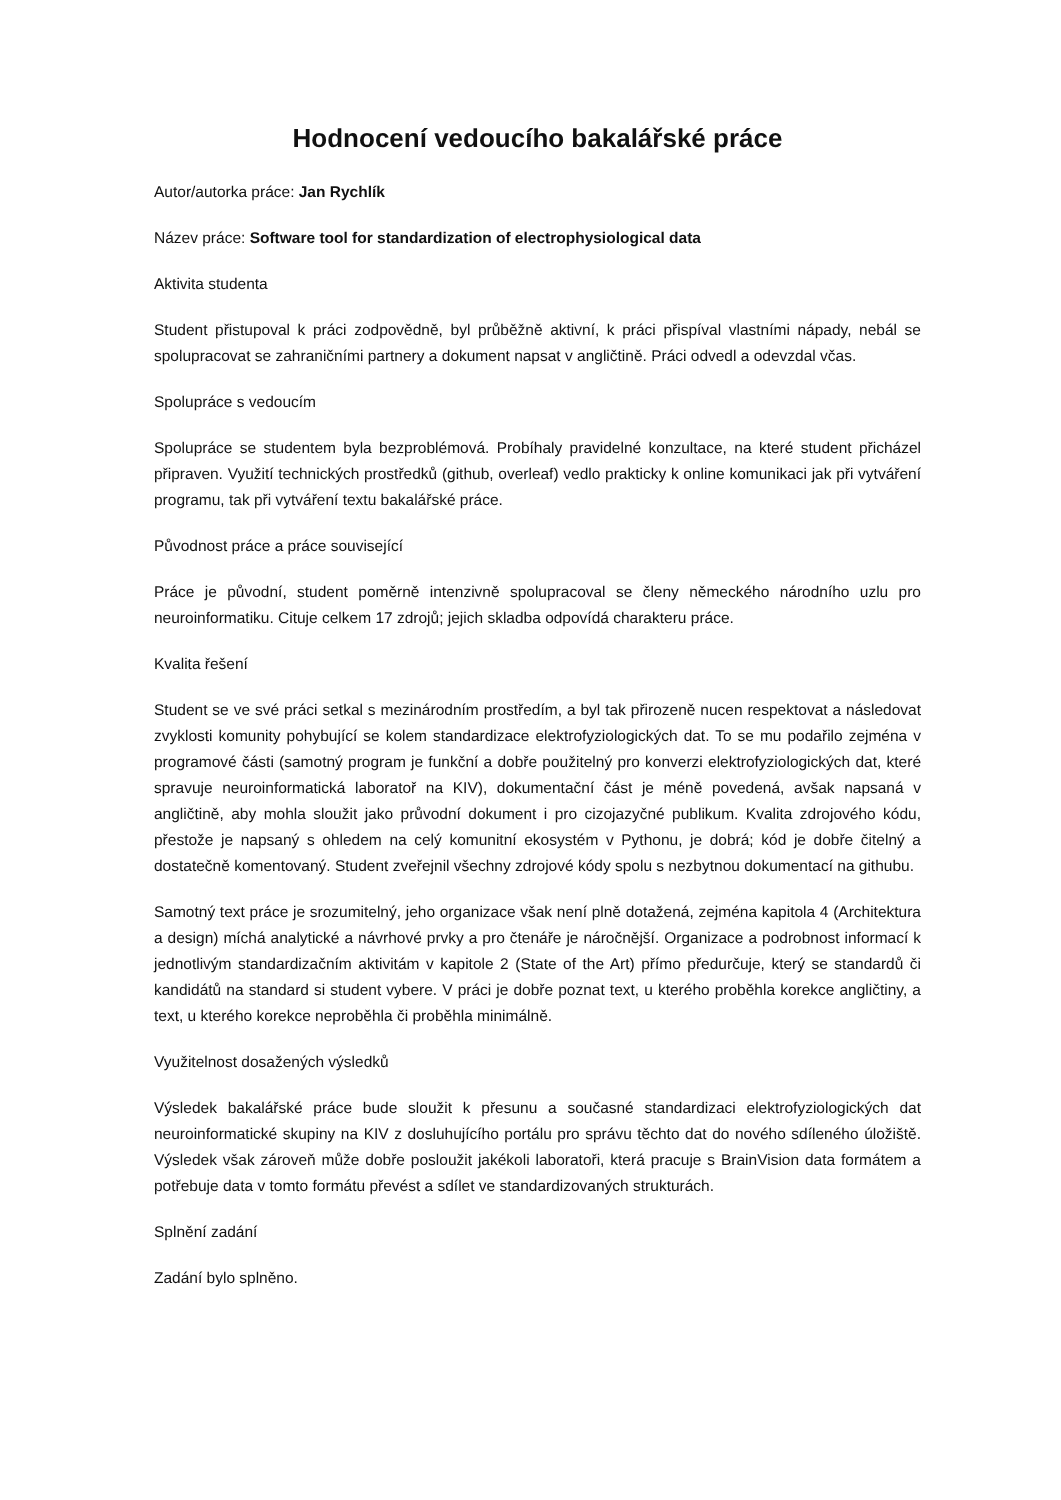Hodnocení vedoucího bakalářské práce
Autor/autorka práce: Jan Rychlík
Název práce: Software tool for standardization of electrophysiological data
Aktivita studenta
Student přistupoval k práci zodpovědně, byl průběžně aktivní, k práci přispíval vlastními nápady, nebál se spolupracovat se zahraničními partnery a dokument napsat v angličtině. Práci odvedl a odevzdal včas.
Spolupráce s vedoucím
Spolupráce se studentem byla bezproblémová. Probíhaly pravidelné konzultace, na které student přicházel připraven. Využití technických prostředků (github, overleaf) vedlo prakticky k online komunikaci jak při vytváření programu, tak při vytváření textu bakalářské práce.
Původnost práce a práce související
Práce je původní, student poměrně intenzivně spolupracoval se členy německého národního uzlu pro neuroinformatiku. Cituje celkem 17 zdrojů; jejich skladba odpovídá charakteru práce.
Kvalita řešení
Student se ve své práci setkal s mezinárodním prostředím, a byl tak přirozeně nucen respektovat a následovat zvyklosti komunity pohybující se kolem standardizace elektrofyziologických dat. To se mu podařilo zejména v programové části (samotný program je funkční a dobře použitelný pro konverzi elektrofyziologických dat, které spravuje neuroinformatická laboratoř na KIV), dokumentační část je méně povedená, avšak napsaná v angličtině, aby mohla sloužit jako průvodní dokument i pro cizojazyčné publikum. Kvalita zdrojového kódu, přestože je napsaný s ohledem na celý komunitní ekosystém v Pythonu, je dobrá; kód je dobře čitelný a dostatečně komentovaný. Student zveřejnil všechny zdrojové kódy spolu s nezbytnou dokumentací na githubu.
Samotný text práce je srozumitelný, jeho organizace však není plně dotažená, zejména kapitola 4 (Architektura a design) míchá analytické a návrhové prvky a pro čtenáře je náročnější. Organizace a podrobnost informací k jednotlivým standardizačním aktivitám v kapitole 2 (State of the Art) přímo předurčuje, který se standardů či kandidátů na standard si student vybere. V práci je dobře poznat text, u kterého proběhla korekce angličtiny, a text, u kterého korekce neproběhla či proběhla minimálně.
Využitelnost dosažených výsledků
Výsledek bakalářské práce bude sloužit k přesunu a současné standardizaci elektrofyziologických dat neuroinformatické skupiny na KIV z dosluhujícího portálu pro správu těchto dat do nového sdíleného úložiště. Výsledek však zároveň může dobře posloužit jakékoli laboratoři, která pracuje s BrainVision data formátem a potřebuje data v tomto formátu převést a sdílet ve standardizovaných strukturách.
Splnění zadání
Zadání bylo splněno.